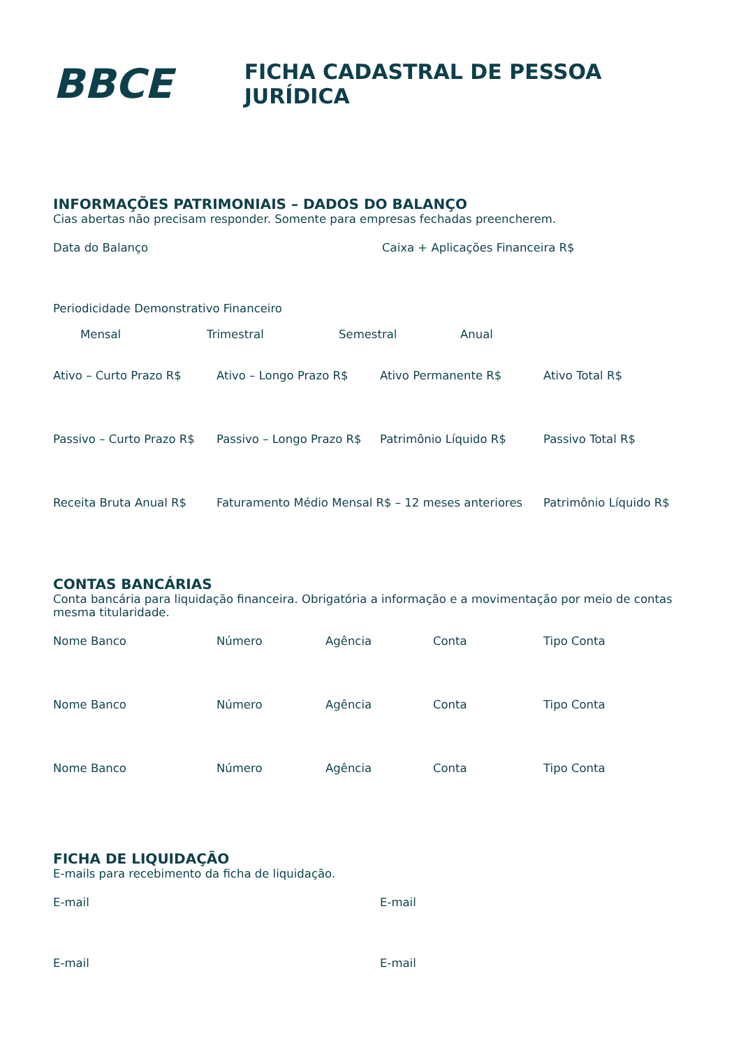BBCE
FICHA CADASTRAL DE PESSOA JURÍDICA
INFORMAÇÕES PATRIMONIAIS – DADOS DO BALANÇO
Cias abertas não precisam responder. Somente para empresas fechadas preencherem.
Data do Balanço Caixa + Aplicações Financeira R$
Periodicidade Demonstrativo Financeiro
Mensal Trimestral Semestral Anual
Ativo – Curto Prazo R$ Ativo – Longo Prazo R$ Ativo Permanente R$ Ativo Total R$
Passivo – Curto Prazo R$
Passivo – Longo Prazo R$
Patrimônio Líquido R$ Passivo Total R$
Receita Bruta Anual R$ Faturamento Médio Mensal R$ – 12 meses anteriores
Patrimônio Líquido R$
CONTAS BANCÁRIAS
Conta bancária para liquidação financeira. Obrigatória a informação e a movimentação por meio de contas mesma titularidade.
Nome Banco Número Agência Conta Tipo Conta
Nome Banco Número Agência Conta Tipo Conta
Nome Banco Número Agência Conta Tipo Conta
FICHA DE LIQUIDAÇÃO
E-mails para recebimento da ficha de liquidação.
E-mail E-mail
E-mail E-mail